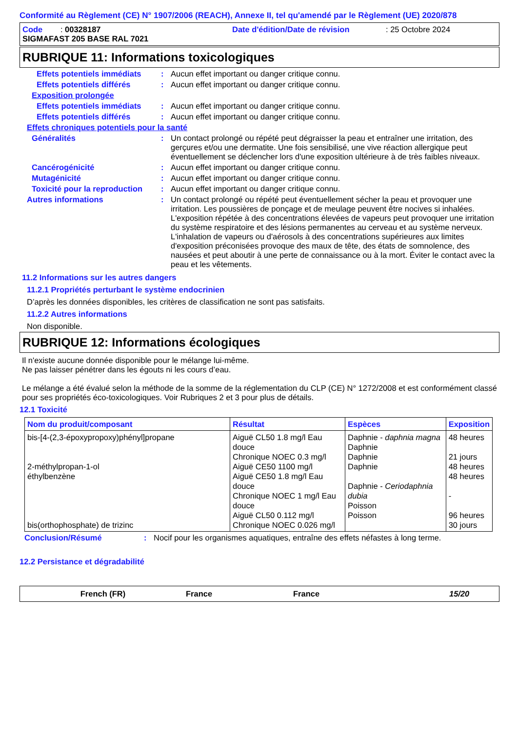Conformité au Règlement (CE) N° 1907/2006 (REACH), Annexe II, tel qu'amendé par le Règlement (UE) 2020/878
Code : 00328187 Date d'édition/Date de révision: 25 Octobre 2024
SIGMAFAST 205 BASE RAL 7021
RUBRIQUE 11: Informations toxicologiques
Effets potentiels immédiats: Aucun effet important ou danger critique connu.
Effets potentiels différés: Aucun effet important ou danger critique connu.
Exposition prolongée
Effets potentiels immédiats: Aucun effet important ou danger critique connu.
Effets potentiels différés: Aucun effet important ou danger critique connu.
Effets chroniques potentiels pour la santé
Généralités: Un contact prolongé ou répété peut dégraisser la peau et entraîner une irritation, des gerçures et/ou une dermatite. Une fois sensibilisé, une vive réaction allergique peut éventuellement se déclencher lors d'une exposition ultérieure à de très faibles niveaux.
Cancérogénicité: Aucun effet important ou danger critique connu.
Mutagénicité: Aucun effet important ou danger critique connu.
Toxicité pour la reproduction: Aucun effet important ou danger critique connu.
Autres informations: Un contact prolongé ou répété peut éventuellement sécher la peau et provoquer une irritation. Les poussières de ponçage et de meulage peuvent être nocives si inhalées. L'exposition répétée à des concentrations élevées de vapeurs peut provoquer une irritation du système respiratoire et des lésions permanentes au cerveau et au système nerveux. L'inhalation de vapeurs ou d'aérosols à des concentrations supérieures aux limites d'exposition préconisées provoque des maux de tête, des états de somnolence, des nausées et peut aboutir à une perte de connaissance ou à la mort. Éviter le contact avec la peau et les vêtements.
11.2 Informations sur les autres dangers
11.2.1 Propriétés perturbant le système endocrinien
D’après les données disponibles, les critères de classification ne sont pas satisfaits.
11.2.2 Autres informations
Non disponible.
RUBRIQUE 12: Informations écologiques
Il n'existe aucune donnée disponible pour le mélange lui-même.
Ne pas laisser pénétrer dans les égouts ni les cours d’eau.
Le mélange a été évalué selon la méthode de la somme de la réglementation du CLP (CE) N° 1272/2008 et est conformément classé pour ses propriétés éco-toxicologiques. Voir Rubriques 2 et 3 pour plus de détails.
12.1 Toxicité
| Nom du produit/composant | Résultat | Espèces | Exposition |
| --- | --- | --- | --- |
| bis-[4-(2,3-époxypropoxy)phényl]propane 2-méthylpropan-1-ol éthylbenzène bis(orthophosphate) de trizinc | Aiguë CL50 1.8 mg/l Eau douce Chronique NOEC 0.3 mg/l Aiguë CE50 1100 mg/l Aiguë CE50 1.8 mg/l Eau douce Chronique NOEC 1 mg/l Eau douce Aiguë CL50 0.112 mg/l Chronique NOEC 0.026 mg/l | Daphnie - daphnia magna Daphnie Daphnie Daphnie Daphnie - Ceriodaphnia dubia Poisson Poisson | 48 heures 21 jours 48 heures 48 heures - 96 heures 30 jours |
Conclusion/Résumé: Nocif pour les organismes aquatiques, entraîne des effets néfastes à long terme.
12.2 Persistance et dégradabilité
French (FR) France France 15/20